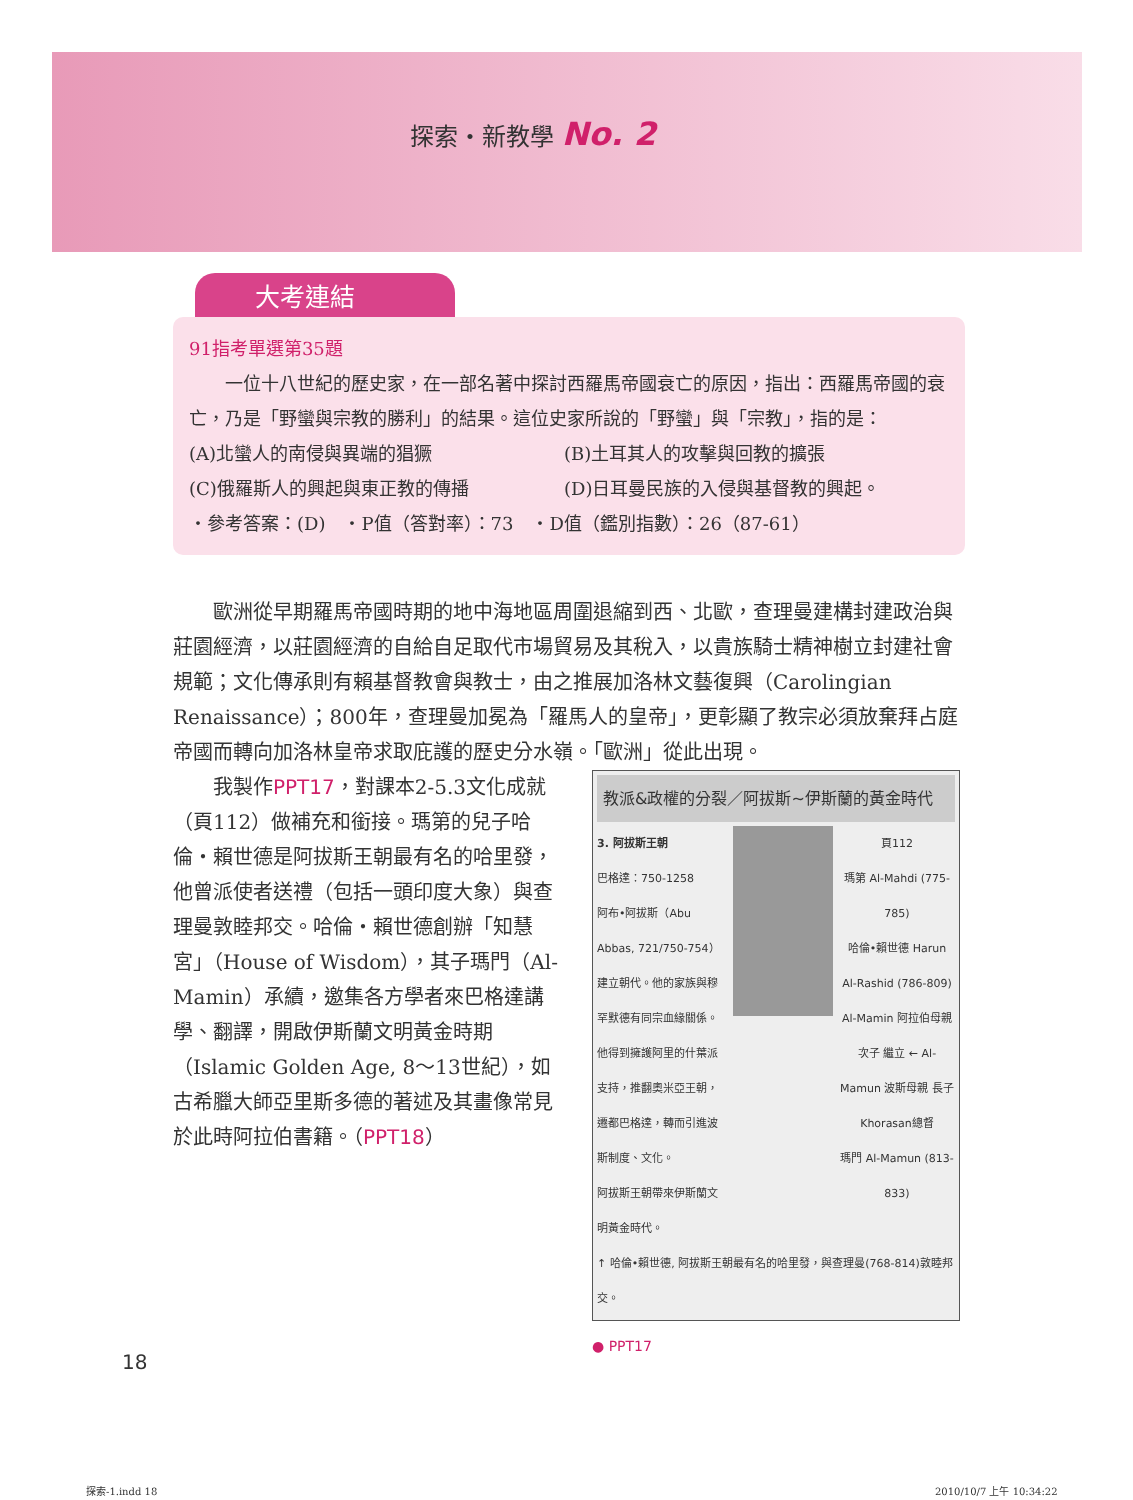探索・新教學 No. 2
大考連結
91指考單選第35題
　　一位十八世紀的歷史家，在一部名著中探討西羅馬帝國衰亡的原因，指出：西羅馬帝國的衰亡，乃是「野蠻與宗教的勝利」的結果。這位史家所說的「野蠻」與「宗教」，指的是：
(A)北蠻人的南侵與異端的猖獗 (B)土耳其人的攻擊與回教的擴張
(C)俄羅斯人的興起與東正教的傳播 (D)日耳曼民族的入侵與基督教的興起。
・參考答案：(D)　・P值（答對率）：73　・D值（鑑別指數）：26（87-61）
　　歐洲從早期羅馬帝國時期的地中海地區周圍退縮到西、北歐，查理曼建構封建政治與莊園經濟，以莊園經濟的自給自足取代市場貿易及其稅入，以貴族騎士精神樹立封建社會規範；文化傳承則有賴基督教會與教士，由之推展加洛林文藝復興（Carolingian Renaissance）；800年，查理曼加冕為「羅馬人的皇帝」，更彰顯了教宗必須放棄拜占庭帝國而轉向加洛林皇帝求取庇護的歷史分水嶺。「歐洲」從此出現。
教派&政權的分裂／阿拔斯~伊斯蘭的黃金時代
3. 阿拔斯王朝
巴格達：750-1258
阿布•阿拔斯（Abu Abbas, 721/750-754）建立朝代。他的家族與穆罕默德有同宗血緣關係。
他得到擁護阿里的什葉派支持，推翻奧米亞王朝，遷都巴格達，轉而引進波斯制度、文化。
阿拔斯王朝帶來伊斯蘭文明黃金時代。
頁112
瑪第 Al-Mahdi (775-785)
哈倫•賴世德 Harun Al-Rashid (786-809)
Al-Mamin 阿拉伯母親 次子 繼立 ← Al-Mamun 波斯母親 長子 Khorasan總督
瑪門 Al-Mamun (813-833)
↑ 哈倫•賴世德, 阿拔斯王朝最有名的哈里發，與查理曼(768-814)敦睦邦交。
● PPT17
　　我製作PPT17，對課本2-5.3文化成就（頁112）做補充和銜接。瑪第的兒子哈倫・賴世德是阿拔斯王朝最有名的哈里發，他曾派使者送禮（包括一頭印度大象）與查理曼敦睦邦交。哈倫・賴世德創辦「知慧宮」（House of Wisdom），其子瑪門（Al-Mamin）承續，邀集各方學者來巴格達講學、翻譯，開啟伊斯蘭文明黃金時期（Islamic Golden Age, 8～13世紀），如古希臘大師亞里斯多德的著述及其畫像常見於此時阿拉伯書籍。（PPT18）
18
探索-1.indd 18 2010/10/7 上午 10:34:22